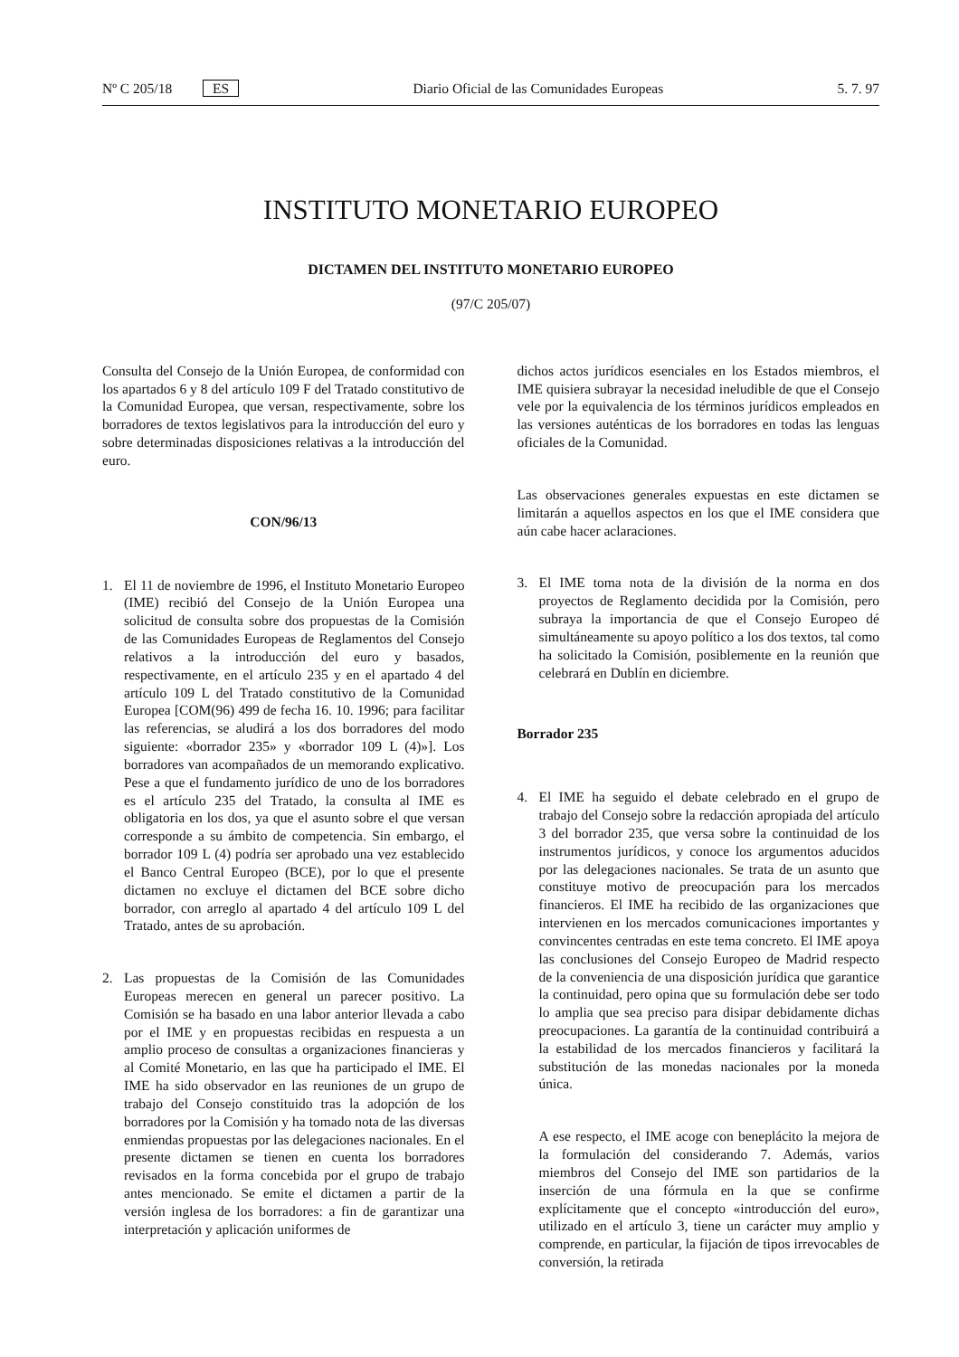Nº C 205/18 ES Diario Oficial de las Comunidades Europeas 5. 7. 97
INSTITUTO MONETARIO EUROPEO
DICTAMEN DEL INSTITUTO MONETARIO EUROPEO
(97/C 205/07)
Consulta del Consejo de la Unión Europea, de conformidad con los apartados 6 y 8 del artículo 109 F del Tratado constitutivo de la Comunidad Europea, que versan, respectivamente, sobre los borradores de textos legislativos para la introducción del euro y sobre determinadas disposiciones relativas a la introducción del euro.
CON/96/13
1. El 11 de noviembre de 1996, el Instituto Monetario Europeo (IME) recibió del Consejo de la Unión Europea una solicitud de consulta sobre dos propuestas de la Comisión de las Comunidades Europeas de Reglamentos del Consejo relativos a la introducción del euro y basados, respectivamente, en el artículo 235 y en el apartado 4 del artículo 109 L del Tratado constitutivo de la Comunidad Europea [COM(96) 499 de fecha 16. 10. 1996; para facilitar las referencias, se aludirá a los dos borradores del modo siguiente: «borrador 235» y «borrador 109 L (4)»]. Los borradores van acompañados de un memorando explicativo. Pese a que el fundamento jurídico de uno de los borradores es el artículo 235 del Tratado, la consulta al IME es obligatoria en los dos, ya que el asunto sobre el que versan corresponde a su ámbito de competencia. Sin embargo, el borrador 109 L (4) podría ser aprobado una vez establecido el Banco Central Europeo (BCE), por lo que el presente dictamen no excluye el dictamen del BCE sobre dicho borrador, con arreglo al apartado 4 del artículo 109 L del Tratado, antes de su aprobación.
2. Las propuestas de la Comisión de las Comunidades Europeas merecen en general un parecer positivo. La Comisión se ha basado en una labor anterior llevada a cabo por el IME y en propuestas recibidas en respuesta a un amplio proceso de consultas a organizaciones financieras y al Comité Monetario, en las que ha participado el IME. El IME ha sido observador en las reuniones de un grupo de trabajo del Consejo constituido tras la adopción de los borradores por la Comisión y ha tomado nota de las diversas enmiendas propuestas por las delegaciones nacionales. En el presente dictamen se tienen en cuenta los borradores revisados en la forma concebida por el grupo de trabajo antes mencionado. Se emite el dictamen a partir de la versión inglesa de los borradores: a fin de garantizar una interpretación y aplicación uniformes de
dichos actos jurídicos esenciales en los Estados miembros, el IME quisiera subrayar la necesidad ineludible de que el Consejo vele por la equivalencia de los términos jurídicos empleados en las versiones auténticas de los borradores en todas las lenguas oficiales de la Comunidad.
Las observaciones generales expuestas en este dictamen se limitarán a aquellos aspectos en los que el IME considera que aún cabe hacer aclaraciones.
3. El IME toma nota de la división de la norma en dos proyectos de Reglamento decidida por la Comisión, pero subraya la importancia de que el Consejo Europeo dé simultáneamente su apoyo político a los dos textos, tal como ha solicitado la Comisión, posiblemente en la reunión que celebrará en Dublín en diciembre.
Borrador 235
4. El IME ha seguido el debate celebrado en el grupo de trabajo del Consejo sobre la redacción apropiada del artículo 3 del borrador 235, que versa sobre la continuidad de los instrumentos jurídicos, y conoce los argumentos aducidos por las delegaciones nacionales. Se trata de un asunto que constituye motivo de preocupación para los mercados financieros. El IME ha recibido de las organizaciones que intervienen en los mercados comunicaciones importantes y convincentes centradas en este tema concreto. El IME apoya las conclusiones del Consejo Europeo de Madrid respecto de la conveniencia de una disposición jurídica que garantice la continuidad, pero opina que su formulación debe ser todo lo amplia que sea preciso para disipar debidamente dichas preocupaciones. La garantía de la continuidad contribuirá a la estabilidad de los mercados financieros y facilitará la substitución de las monedas nacionales por la moneda única.
A ese respecto, el IME acoge con beneplácito la mejora de la formulación del considerando 7. Además, varios miembros del Consejo del IME son partidarios de la inserción de una fórmula en la que se confirme explícitamente que el concepto «introducción del euro», utilizado en el artículo 3, tiene un carácter muy amplio y comprende, en particular, la fijación de tipos irrevocables de conversión, la retirada